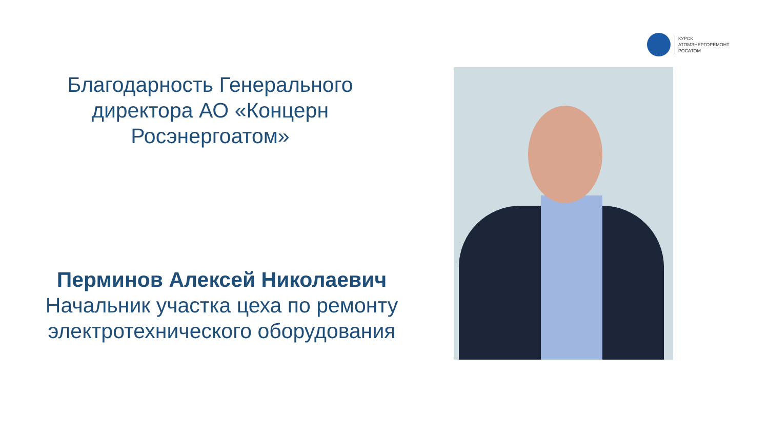КУРСК
АТОМЭНЕРГОРЕМОНТ
РОСАТОМ
Благодарность Генерального директора АО «Концерн Росэнергоатом»
Перминов Алексей Николаевич
Начальник участка цеха по ремонту электротехнического оборудования